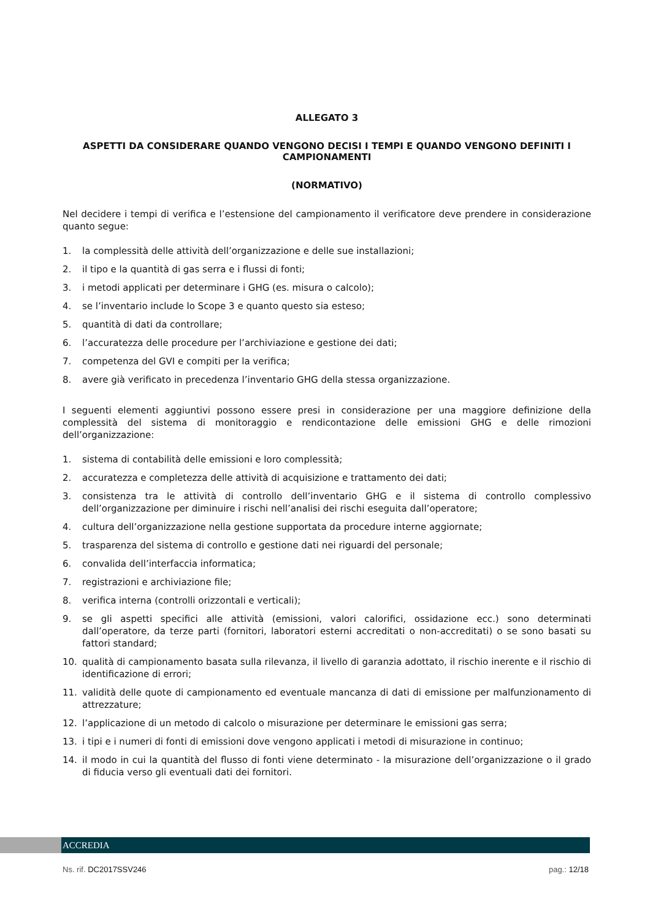ALLEGATO 3
ASPETTI DA CONSIDERARE QUANDO VENGONO DECISI I TEMPI E QUANDO VENGONO DEFINITI I CAMPIONAMENTI
(NORMATIVO)
Nel decidere i tempi di verifica e l’estensione del campionamento il verificatore deve prendere in considerazione quanto segue:
1. la complessità delle attività dell’organizzazione e delle sue installazioni;
2. il tipo e la quantità di gas serra e i flussi di fonti;
3. i metodi applicati per determinare i GHG (es. misura o calcolo);
4. se l’inventario include lo Scope 3 e quanto questo sia esteso;
5. quantità di dati da controllare;
6. l’accuratezza delle procedure per l’archiviazione e gestione dei dati;
7. competenza del GVI e compiti per la verifica;
8. avere già verificato in precedenza l’inventario GHG della stessa organizzazione.
I seguenti elementi aggiuntivi possono essere presi in considerazione per una maggiore definizione della complessità del sistema di monitoraggio e rendicontazione delle emissioni GHG e delle rimozioni dell’organizzazione:
1. sistema di contabilità delle emissioni e loro complessità;
2. accuratezza e completezza delle attività di acquisizione e trattamento dei dati;
3. consistenza tra le attività di controllo dell’inventario GHG e il sistema di controllo complessivo dell’organizzazione per diminuire i rischi nell’analisi dei rischi eseguita dall’operatore;
4. cultura dell’organizzazione nella gestione supportata da procedure interne aggiornate;
5. trasparenza del sistema di controllo e gestione dati nei riguardi del personale;
6. convalida dell’interfaccia informatica;
7. registrazioni e archiviazione file;
8. verifica interna (controlli orizzontali e verticali);
9. se gli aspetti specifici alle attività (emissioni, valori calorifici, ossidazione ecc.) sono determinati dall’operatore, da terze parti (fornitori, laboratori esterni accreditati o non-accreditati) o se sono basati su fattori standard;
10. qualità di campionamento basata sulla rilevanza, il livello di garanzia adottato, il rischio inerente e il rischio di identificazione di errori;
11. validità delle quote di campionamento ed eventuale mancanza di dati di emissione per malfunzionamento di attrezzature;
12. l’applicazione di un metodo di calcolo o misurazione per determinare le emissioni gas serra;
13. i tipi e i numeri di fonti di emissioni dove vengono applicati i metodi di misurazione in continuo;
14. il modo in cui la quantità del flusso di fonti viene determinato - la misurazione dell’organizzazione o il grado di fiducia verso gli eventuali dati dei fornitori.
ACCREDIA
Ns. rif. DC2017SSV246 pag.: 12/18